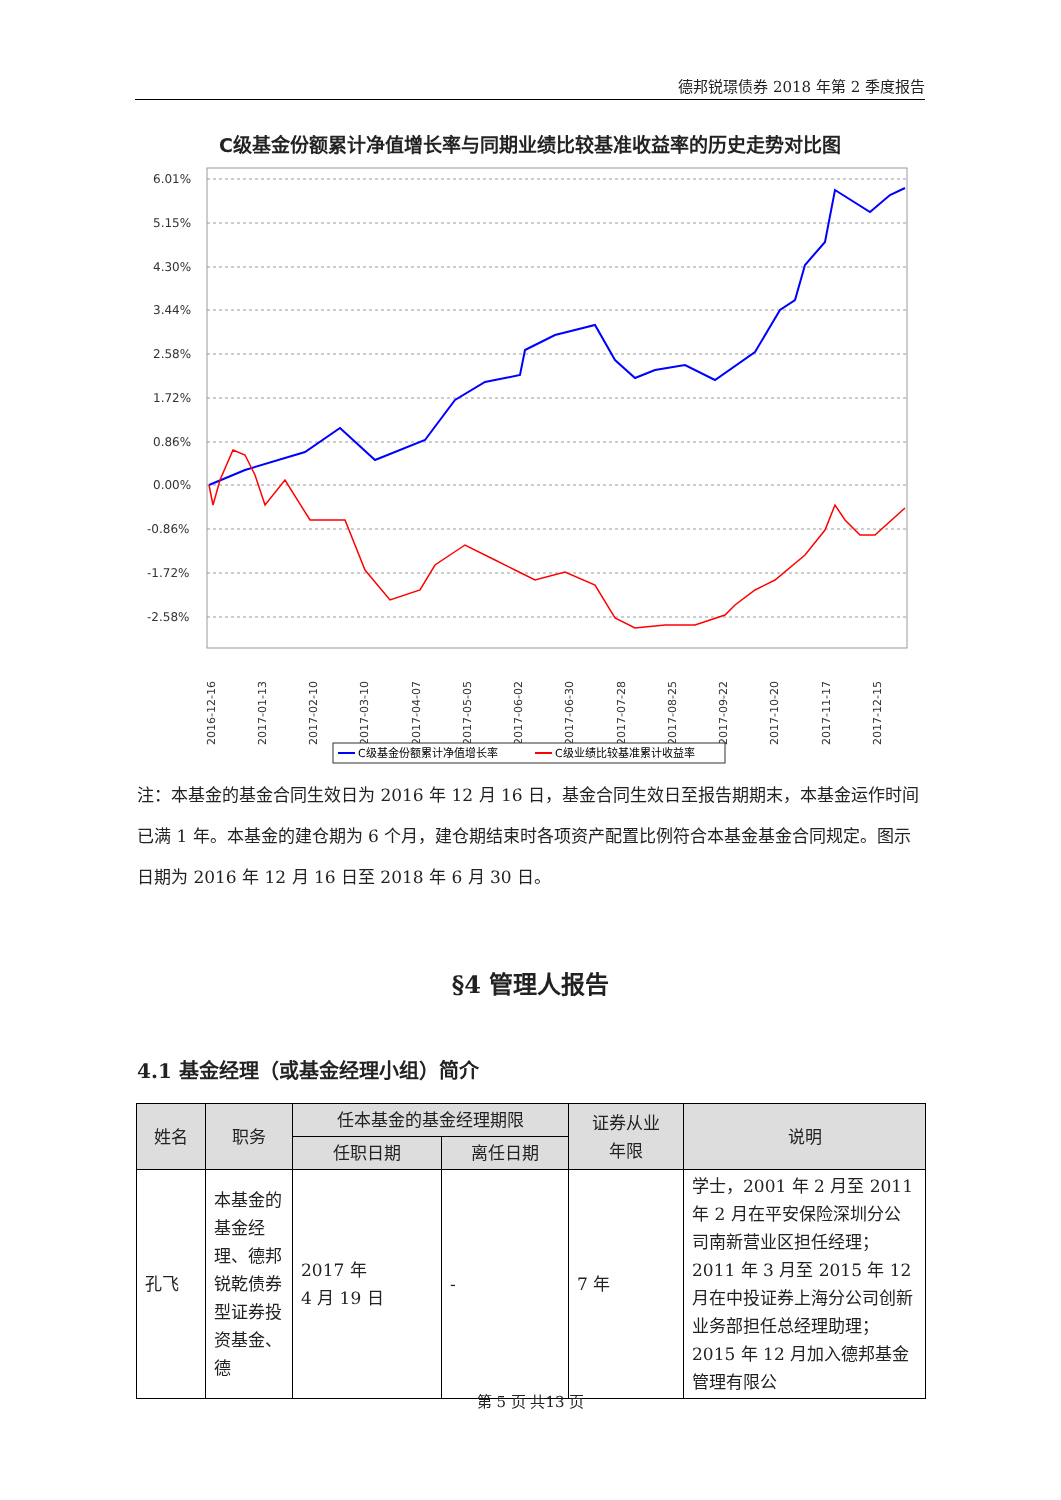德邦锐璟债券 2018 年第 2 季度报告
C级基金份额累计净值增长率与同期业绩比较基准收益率的历史走势对比图
6.01%
5.15%
4.30%
3.44%
2.58%
1.72%
0.86%
0.00%
-0.86%
-1.72%
-2.58%
2016-12-16
2017-01-13
2017-02-10
2017-03-10
2017-04-07
2017-05-05
2017-06-02
2017-06-30
2017-07-28
2017-08-25
2017-09-22
2017-10-20
2017-11-17
2017-12-15
C级基金份额累计净值增长率
C级业绩比较基准累计收益率
注：本基金的基金合同生效日为 2016 年 12 月 16 日，基金合同生效日至报告期期末，本基金运作时间已满 1 年。本基金的建仓期为 6 个月，建仓期结束时各项资产配置比例符合本基金基金合同规定。图示日期为 2016 年 12 月 16 日至 2018 年 6 月 30 日。
§4 管理人报告
4.1 基金经理（或基金经理小组）简介
| 姓名 | 职务 | 任本基金的基金经理期限 | | 证券从业 年限 | 说明 |
| --- | --- | --- | --- | --- | --- |
| | | 任职日期 | 离任日期 | | |
| 孔飞 | 本基金的基金经理、德邦锐乾债券型证券投资基金、德 | 2017 年 4 月 19 日 | - | 7 年 | 学士，2001 年 2 月至 2011 年 2 月在平安保险深圳分公司南新营业区担任经理；2011 年 3 月至 2015 年 12 月在中投证券上海分公司创新业务部担任总经理助理；2015 年 12 月加入德邦基金管理有限公 |
第 5 页 共13 页